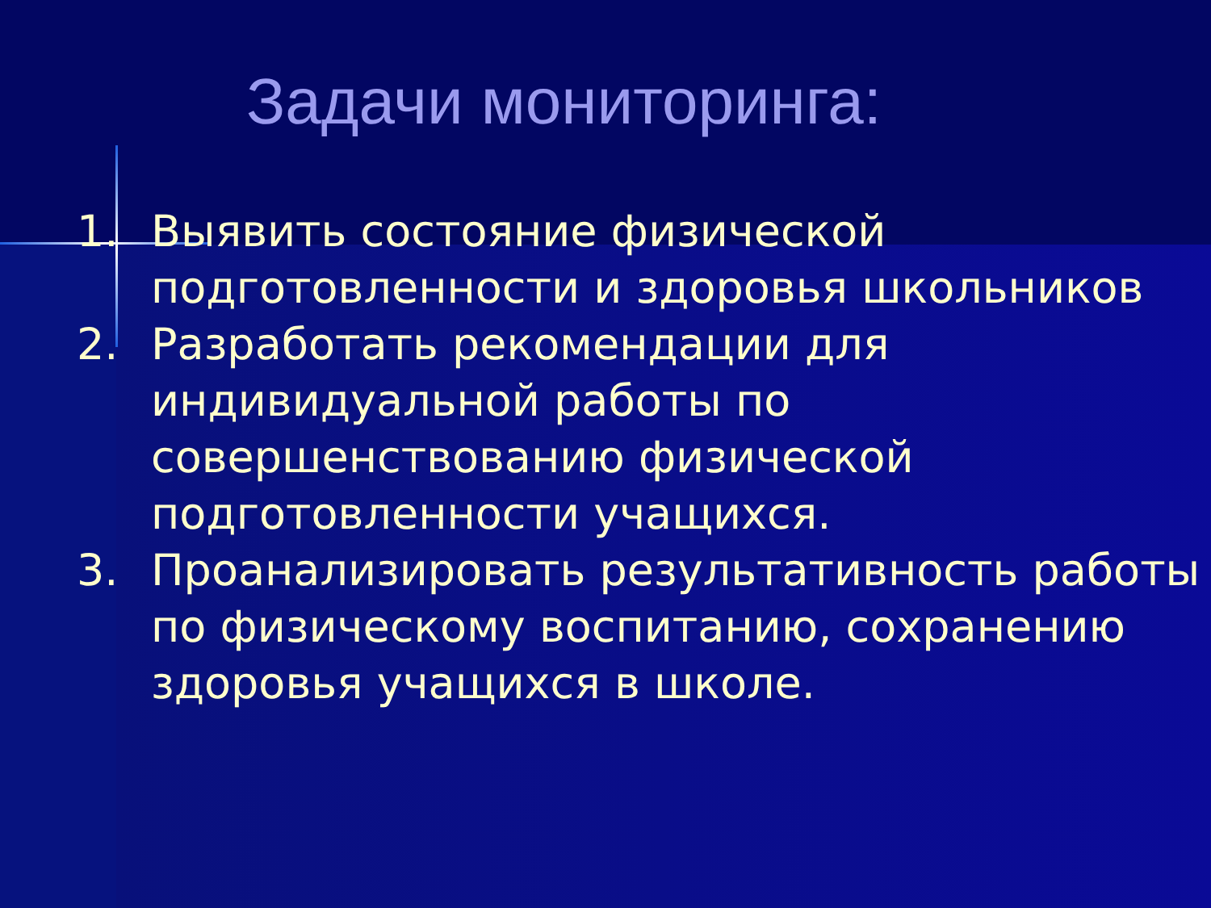Задачи мониторинга:
1. Выявить состояние физической подготовленности и здоровья школьников
2. Разработать рекомендации для индивидуальной работы по совершенствованию физической подготовленности учащихся.
3. Проанализировать результативность работы по физическому воспитанию, сохранению здоровья учащихся в школе.